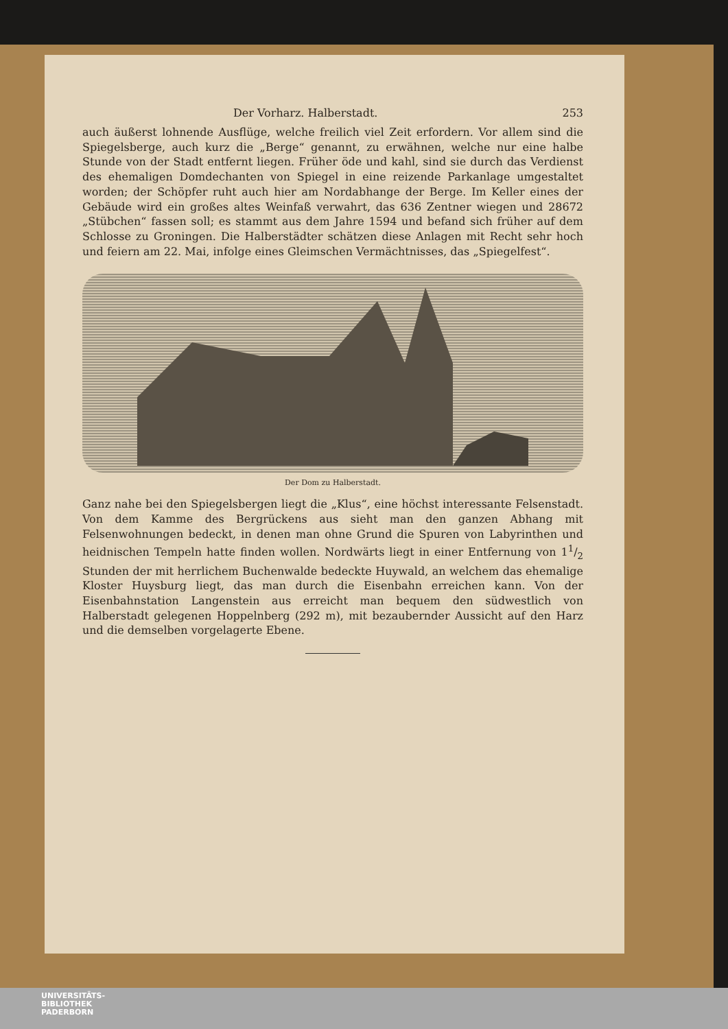Der Vorharz. Halberstadt. 253
auch äußerst lohnende Ausflüge, welche freilich viel Zeit erfordern. Vor allem sind die Spiegelsberge, auch kurz die „Berge“ genannt, zu erwähnen, welche nur eine halbe Stunde von der Stadt entfernt liegen. Früher öde und kahl, sind sie durch das Verdienst des ehemaligen Domdechanten von Spiegel in eine reizende Parkanlage umgestaltet worden; der Schöpfer ruht auch hier am Nordabhange der Berge. Im Keller eines der Gebäude wird ein großes altes Weinfaß verwahrt, das 636 Zentner wiegen und 28672 „Stübchen“ fassen soll; es stammt aus dem Jahre 1594 und befand sich früher auf dem Schlosse zu Groningen. Die Halberstädter schätzen diese Anlagen mit Recht sehr hoch und feiern am 22. Mai, infolge eines Gleimschen Vermächtnisses, das „Spiegelfest“.
Der Dom zu Halberstadt.
Ganz nahe bei den Spiegelsbergen liegt die „Klus“, eine höchst interessante Felsenstadt. Von dem Kamme des Bergrückens aus sieht man den ganzen Abhang mit Felsenwohnungen bedeckt, in denen man ohne Grund die Spuren von Labyrinthen und heidnischen Tempeln hatte finden wollen. Nordwärts liegt in einer Entfernung von 11/2 Stunden der mit herrlichem Buchenwalde bedeckte Huywald, an welchem das ehemalige Kloster Huysburg liegt, das man durch die Eisenbahn erreichen kann. Von der Eisenbahnstation Langenstein aus erreicht man bequem den südwestlich von Halberstadt gelegenen Hoppelnberg (292 m), mit bezaubernder Aussicht auf den Harz und die demselben vorgelagerte Ebene.
UNIVERSITÄTS-
BIBLIOTHEK
PADERBORN